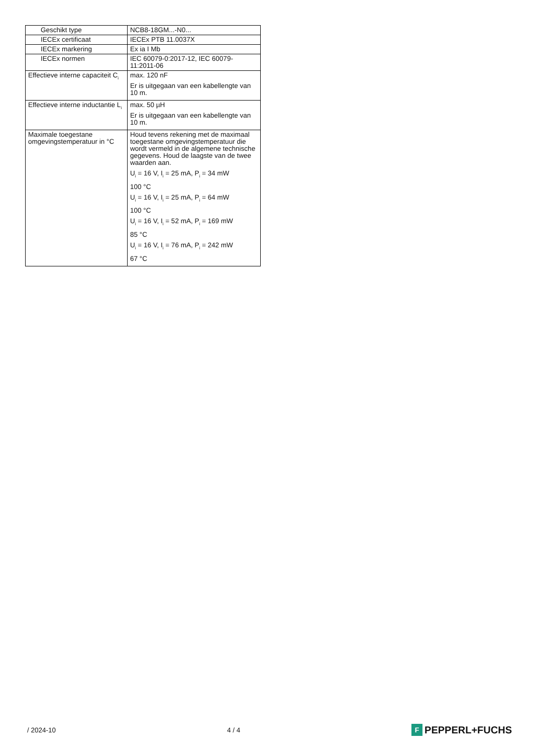| Geschikt type | NCB8-18GM...-N0... |
| IECEx certificaat | IECEx PTB 11.0037X |
| IECEx markering | Ex ia I Mb |
| IECEx normen | IEC 60079-0:2017-12, IEC 60079-11:2011-06 |
| Effectieve interne capaciteit C<sub>i</sub> | max. 120 nF Er is uitgegaan van een kabellengte van 10 m. |
| Effectieve interne inductantie L<sub>i</sub> | max. 50 µH Er is uitgegaan van een kabellengte van 10 m. |
| Maximale toegestane omgevingstemperatuur in °C | Houd tevens rekening met de maximaal toegestane omgevingstemperatuur die wordt vermeld in de algemene technische gegevens. Houd de laagste van de twee waarden aan. U<sub>i</sub> = 16 V, I<sub>i</sub> = 25 mA, P<sub>i</sub> = 34 mW 100 °C U<sub>i</sub> = 16 V, I<sub>i</sub> = 25 mA, P<sub>i</sub> = 64 mW 100 °C U<sub>i</sub> = 16 V, I<sub>i</sub> = 52 mA, P<sub>i</sub> = 169 mW 85 °C U<sub>i</sub> = 16 V, I<sub>i</sub> = 76 mA, P<sub>i</sub> = 242 mW 67 °C |
/ 2024-10 4 / 4 F PEPPERL+FUCHS